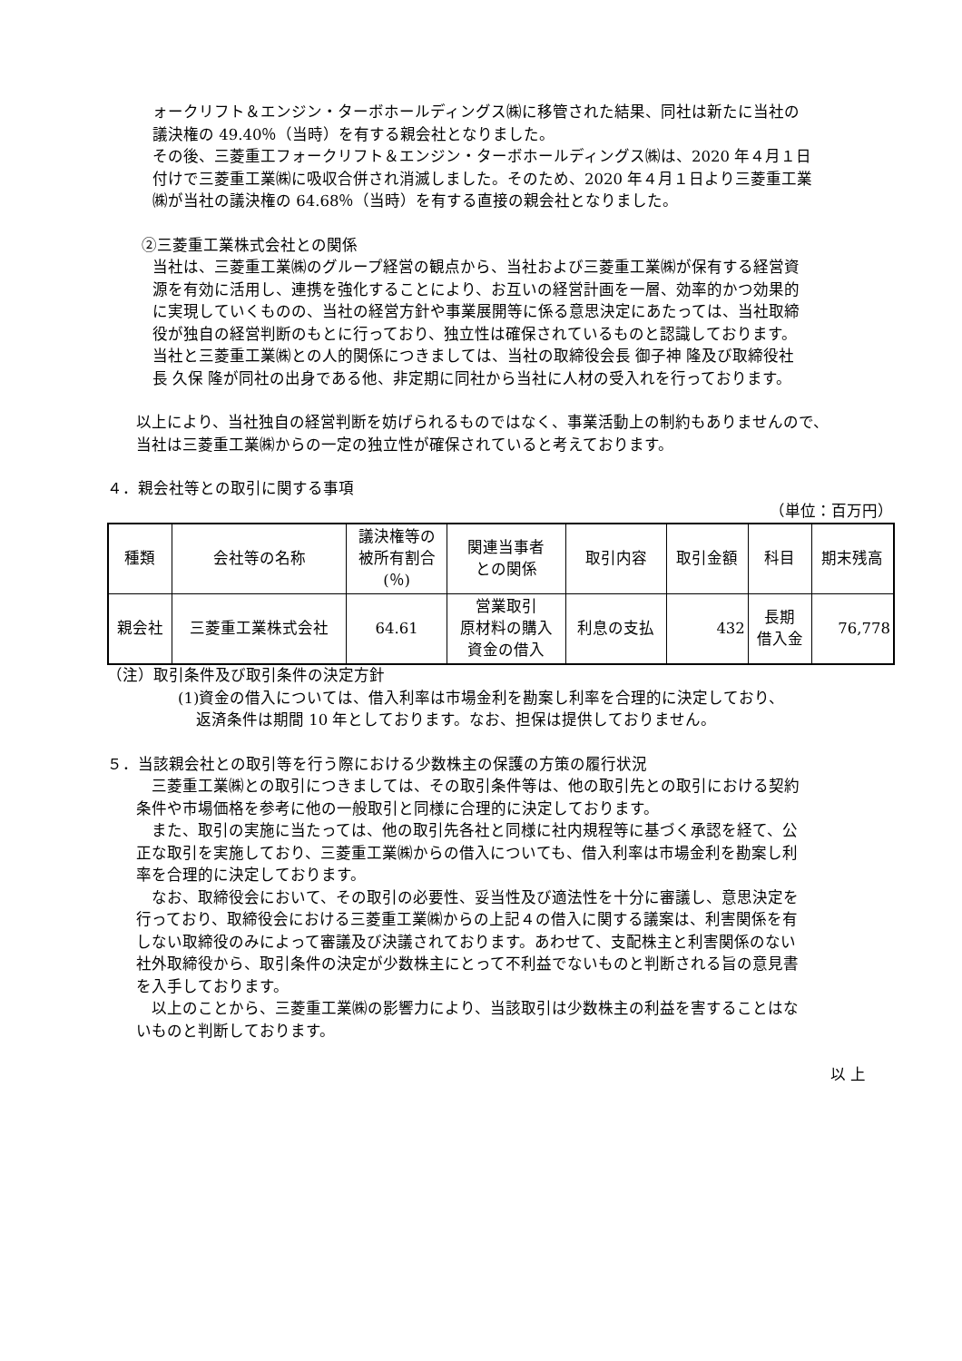ォークリフト＆エンジン・ターボホールディングス㈱に移管された結果、同社は新たに当社の
議決権の 49.40％（当時）を有する親会社となりました。
その後、三菱重工フォークリフト＆エンジン・ターボホールディングス㈱は、2020 年４月１日
付けで三菱重工業㈱に吸収合併され消滅しました。そのため、2020 年４月１日より三菱重工業
㈱が当社の議決権の 64.68％（当時）を有する直接の親会社となりました。
②三菱重工業株式会社との関係
当社は、三菱重工業㈱のグループ経営の観点から、当社および三菱重工業㈱が保有する経営資
源を有効に活用し、連携を強化することにより、お互いの経営計画を一層、効率的かつ効果的
に実現していくものの、当社の経営方針や事業展開等に係る意思決定にあたっては、当社取締
役が独自の経営判断のもとに行っており、独立性は確保されているものと認識しております。
当社と三菱重工業㈱との人的関係につきましては、当社の取締役会長 御子神 隆及び取締役社
長 久保 隆が同社の出身である他、非定期に同社から当社に人材の受入れを行っております。
以上により、当社独自の経営判断を妨げられるものではなく、事業活動上の制約もありませんので、
当社は三菱重工業㈱からの一定の独立性が確保されていると考えております。
４．親会社等との取引に関する事項
（単位：百万円）
| 種類 | 会社等の名称 | 議決権等の 被所有割合 (％) | 関連当事者 との関係 | 取引内容 | 取引金額 | 科目 | 期末残高 |
| --- | --- | --- | --- | --- | --- | --- | --- |
| 親会社 | 三菱重工業株式会社 | 64.61 | 営業取引 原材料の購入 資金の借入 | 利息の支払 | 432 | 長期 借入金 | 76,778 |
（注）取引条件及び取引条件の決定方針
(1)資金の借入については、借入利率は市場金利を勘案し利率を合理的に決定しており、
返済条件は期間 10 年としております。なお、担保は提供しておりません。
５．当該親会社との取引等を行う際における少数株主の保護の方策の履行状況
　三菱重工業㈱との取引につきましては、その取引条件等は、他の取引先との取引における契約
条件や市場価格を参考に他の一般取引と同様に合理的に決定しております。
　また、取引の実施に当たっては、他の取引先各社と同様に社内規程等に基づく承認を経て、公
正な取引を実施しており、三菱重工業㈱からの借入についても、借入利率は市場金利を勘案し利
率を合理的に決定しております。
　なお、取締役会において、その取引の必要性、妥当性及び適法性を十分に審議し、意思決定を
行っており、取締役会における三菱重工業㈱からの上記４の借入に関する議案は、利害関係を有
しない取締役のみによって審議及び決議されております。あわせて、支配株主と利害関係のない
社外取締役から、取引条件の決定が少数株主にとって不利益でないものと判断される旨の意見書
を入手しております。
　以上のことから、三菱重工業㈱の影響力により、当該取引は少数株主の利益を害することはな
いものと判断しております。
以 上